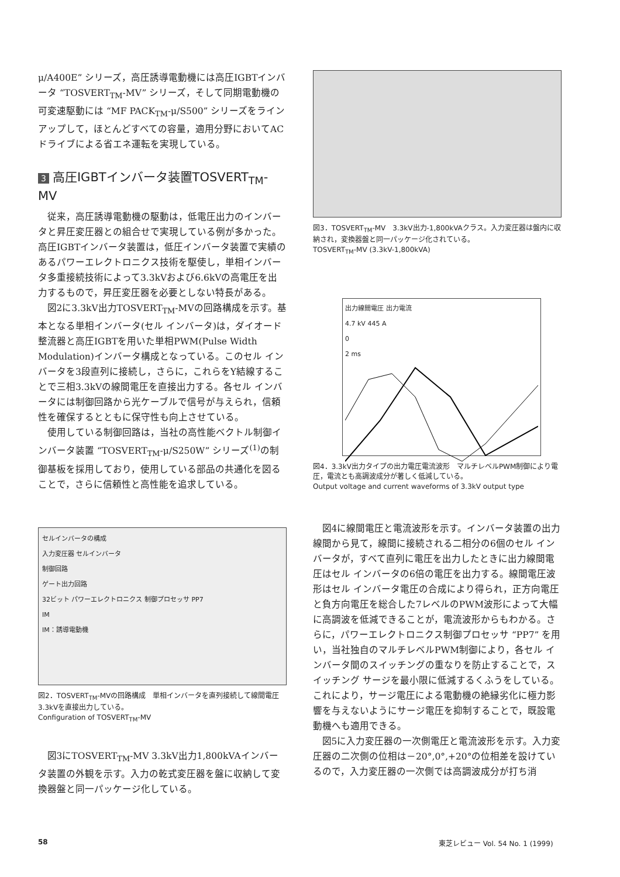μ/A400E” シリーズ，高圧誘導電動機には高圧IGBTインバータ “TOSVERT<sub>TM</sub>-MV” シリーズ，そして同期電動機の可変速駆動には “MF PACK<sub>TM</sub>-μ/S500” シリーズをラインアップして，ほとんどすべての容量，適用分野においてACドライブによる省エネ運転を実現している。
3 高圧IGBTインバータ装置TOSVERT<sub>TM</sub>-MV
従来，高圧誘導電動機の駆動は，低電圧出力のインバータと昇圧変圧器との組合せで実現している例が多かった。高圧IGBTインバータ装置は，低圧インバータ装置で実績のあるパワーエレクトロニクス技術を駆使し，単相インバータ多重接続技術によって3.3kVおよび6.6kVの高電圧を出力するもので，昇圧変圧器を必要としない特長がある。
図2に3.3kV出力TOSVERT<sub>TM</sub>-MVの回路構成を示す。基本となる単相インバータ(セル インバータ)は，ダイオード整流器と高圧IGBTを用いた単相PWM(Pulse Width Modulation)インバータ構成となっている。このセル インバータを3段直列に接続し，さらに，これらをY結線することで三相3.3kVの線間電圧を直接出力する。各セル インバータには制御回路から光ケーブルで信号が与えられ，信頼性を確保するとともに保守性も向上させている。
使用している制御回路は，当社の高性能ベクトル制御インバータ装置 “TOSVERT<sub>TM</sub>-μ/S250W” シリーズ<sup>(1)</sup>の制御基板を採用しており，使用している部品の共通化を図ることで，さらに信頼性と高性能を追求している。
セルインバータの構成
入力変圧器 セルインバータ
制御回路
ゲート出力回路
32ビット パワーエレクトロニクス 制御プロセッサ PP7
IM
IM：誘導電動機
図2．TOSVERT<sub>TM</sub>-MVの回路構成　単相インバータを直列接続して線間電圧3.3kVを直接出力している。
Configuration of TOSVERT<sub>TM</sub>-MV
図3にTOSVERT<sub>TM</sub>-MV 3.3kV出力1,800kVAインバータ装置の外観を示す。入力の乾式変圧器を盤に収納して変換器盤と同一パッケージ化している。
図3．TOSVERT<sub>TM</sub>-MV　3.3kV出力-1,800kVAクラス。入力変圧器は盤内に収納され，変換器盤と同一パッケージ化されている。
TOSVERT<sub>TM</sub>-MV (3.3kV-1,800kVA)
出力線間電圧 出力電流
4.7 kV 445 A
0
2 ms
図4．3.3kV出力タイプの出力電圧電流波形　マルチレベルPWM制御により電圧，電流とも高調波成分が著しく低減している。
Output voltage and current waveforms of 3.3kV output type
図4に線間電圧と電流波形を示す。インバータ装置の出力線間から見て，線間に接続される二相分の6個のセル インバータが，すべて直列に電圧を出力したときに出力線間電圧はセル インバータの6倍の電圧を出力する。線間電圧波形はセル インバータ電圧の合成により得られ，正方向電圧と負方向電圧を総合した7レベルのPWM波形によって大幅に高調波を低減できることが，電流波形からもわかる。さらに，パワーエレクトロニクス制御プロセッサ “PP7” を用い，当社独自のマルチレベルPWM制御により，各セル インバータ間のスイッチングの重なりを防止することで，スイッチング サージを最小限に低減するくふうをしている。これにより，サージ電圧による電動機の絶縁劣化に極力影響を与えないようにサージ電圧を抑制することで，既設電動機へも適用できる。
図5に入力変圧器の一次側電圧と電流波形を示す。入力変圧器の二次側の位相は－20°,0°,+20°の位相差を設けているので，入力変圧器の一次側では高調波成分が打ち消
58
東芝レビュー Vol. 54 No. 1 (1999)